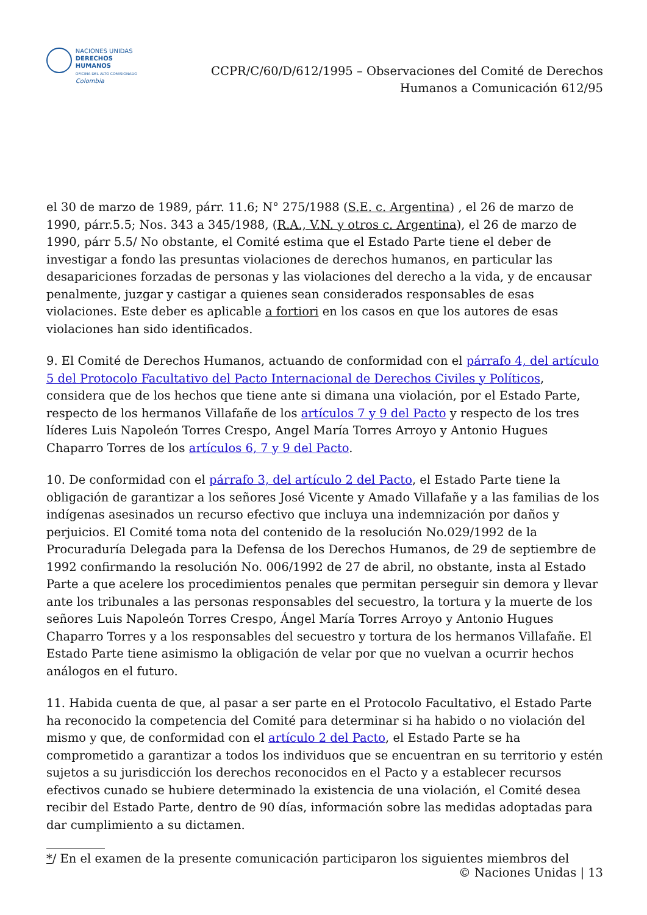NACIONES UNIDAS
DERECHOS HUMANOS
OFICINA DEL ALTO COMISIONADO
Colombia
CCPR/C/60/D/612/1995 – Observaciones del Comité de Derechos
Humanos a Comunicación 612/95
el 30 de marzo de 1989, párr. 11.6; N° 275/1988 (S.E. c. Argentina) , el 26 de marzo de 1990, párr.5.5; Nos. 343 a 345/1988, (R.A., V.N. y otros c. Argentina), el 26 de marzo de 1990, párr 5.5/ No obstante, el Comité estima que el Estado Parte tiene el deber de investigar a fondo las presuntas violaciones de derechos humanos, en particular las desapariciones forzadas de personas y las violaciones del derecho a la vida, y de encausar penalmente, juzgar y castigar a quienes sean considerados responsables de esas violaciones. Este deber es aplicable a fortiori en los casos en que los autores de esas violaciones han sido identificados.
9. El Comité de Derechos Humanos, actuando de conformidad con el párrafo 4, del artículo 5 del Protocolo Facultativo del Pacto Internacional de Derechos Civiles y Políticos, considera que de los hechos que tiene ante si dimana una violación, por el Estado Parte, respecto de los hermanos Villafañe de los artículos 7 y 9 del Pacto y respecto de los tres líderes Luis Napoleón Torres Crespo, Angel María Torres Arroyo y Antonio Hugues Chaparro Torres de los artículos 6, 7 y 9 del Pacto.
10. De conformidad con el párrafo 3, del artículo 2 del Pacto, el Estado Parte tiene la obligación de garantizar a los señores José Vicente y Amado Villafañe y a las familias de los indígenas asesinados un recurso efectivo que incluya una indemnización por daños y perjuicios. El Comité toma nota del contenido de la resolución No.029/1992 de la Procuraduría Delegada para la Defensa de los Derechos Humanos, de 29 de septiembre de 1992 confirmando la resolución No. 006/1992 de 27 de abril, no obstante, insta al Estado Parte a que acelere los procedimientos penales que permitan perseguir sin demora y llevar ante los tribunales a las personas responsables del secuestro, la tortura y la muerte de los señores Luis Napoleón Torres Crespo, Ángel María Torres Arroyo y Antonio Hugues Chaparro Torres y a los responsables del secuestro y tortura de los hermanos Villafañe. El Estado Parte tiene asimismo la obligación de velar por que no vuelvan a ocurrir hechos análogos en el futuro.
11. Habida cuenta de que, al pasar a ser parte en el Protocolo Facultativo, el Estado Parte ha reconocido la competencia del Comité para determinar si ha habido o no violación del mismo y que, de conformidad con el artículo 2 del Pacto, el Estado Parte se ha comprometido a garantizar a todos los individuos que se encuentran en su territorio y estén sujetos a su jurisdicción los derechos reconocidos en el Pacto y a establecer recursos efectivos cunado se hubiere determinado la existencia de una violación, el Comité desea recibir del Estado Parte, dentro de 90 días, información sobre las medidas adoptadas para dar cumplimiento a su dictamen.
*/ En el examen de la presente comunicación participaron los siguientes miembros del
© Naciones Unidas | 13